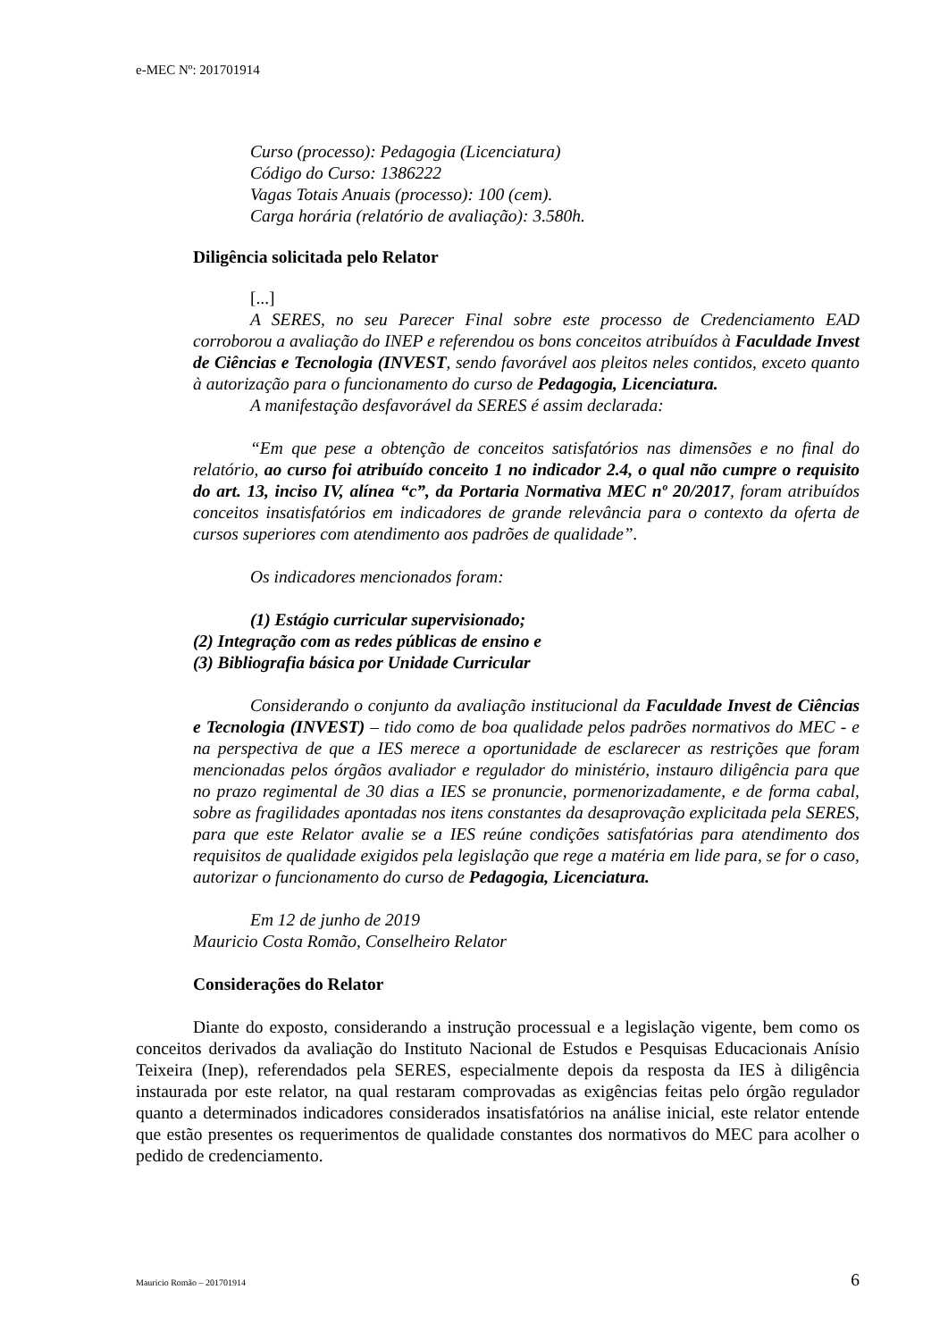e-MEC Nº: 201701914
Curso (processo): Pedagogia (Licenciatura)
Código do Curso: 1386222
Vagas Totais Anuais (processo): 100 (cem).
Carga horária (relatório de avaliação): 3.580h.
Diligência solicitada pelo Relator
[...]
A SERES, no seu Parecer Final sobre este processo de Credenciamento EAD corroborou a avaliação do INEP e referendou os bons conceitos atribuídos à Faculdade Invest de Ciências e Tecnologia (INVEST, sendo favorável aos pleitos neles contidos, exceto quanto à autorização para o funcionamento do curso de Pedagogia, Licenciatura.
A manifestação desfavorável da SERES é assim declarada:
“Em que pese a obtenção de conceitos satisfatórios nas dimensões e no final do relatório, ao curso foi atribuído conceito 1 no indicador 2.4, o qual não cumpre o requisito do art. 13, inciso IV, alínea “c”, da Portaria Normativa MEC nº 20/2017, foram atribuídos conceitos insatisfatórios em indicadores de grande relevância para o contexto da oferta de cursos superiores com atendimento aos padrões de qualidade”.
Os indicadores mencionados foram:
(1) Estágio curricular supervisionado;
(2) Integração com as redes públicas de ensino e
(3) Bibliografia básica por Unidade Curricular
Considerando o conjunto da avaliação institucional da Faculdade Invest de Ciências e Tecnologia (INVEST) – tido como de boa qualidade pelos padrões normativos do MEC - e na perspectiva de que a IES merece a oportunidade de esclarecer as restrições que foram mencionadas pelos órgãos avaliador e regulador do ministério, instauro diligência para que no prazo regimental de 30 dias a IES se pronuncie, pormenorizadamente, e de forma cabal, sobre as fragilidades apontadas nos itens constantes da desaprovação explicitada pela SERES, para que este Relator avalie se a IES reúne condições satisfatórias para atendimento dos requisitos de qualidade exigidos pela legislação que rege a matéria em lide para, se for o caso, autorizar o funcionamento do curso de Pedagogia, Licenciatura.
Em 12 de junho de 2019
Mauricio Costa Romão, Conselheiro Relator
Considerações do Relator
Diante do exposto, considerando a instrução processual e a legislação vigente, bem como os conceitos derivados da avaliação do Instituto Nacional de Estudos e Pesquisas Educacionais Anísio Teixeira (Inep), referendados pela SERES, especialmente depois da resposta da IES à diligência instaurada por este relator, na qual restaram comprovadas as exigências feitas pelo órgão regulador quanto a determinados indicadores considerados insatisfatórios na análise inicial, este relator entende que estão presentes os requerimentos de qualidade constantes dos normativos do MEC para acolher o pedido de credenciamento.
Mauricio Romão – 201701914 6